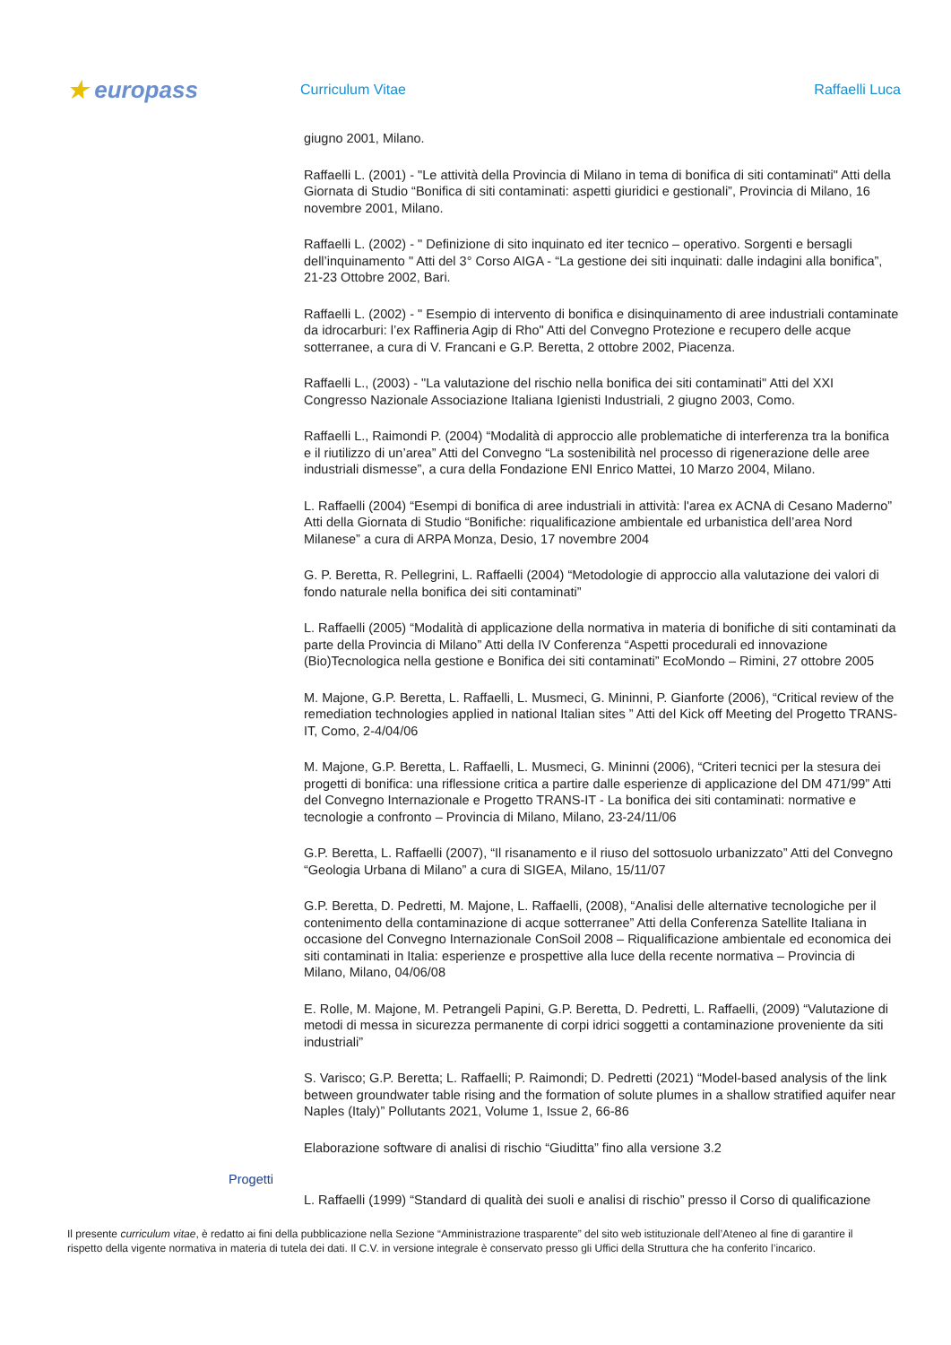★ europass
Curriculum Vitae Raffaelli Luca
giugno 2001, Milano.
Raffaelli L. (2001) - "Le attività della Provincia di Milano in tema di bonifica di siti contaminati" Atti della Giornata di Studio “Bonifica di siti contaminati: aspetti giuridici e gestionali”, Provincia di Milano, 16 novembre 2001, Milano.
Raffaelli L. (2002) - " Definizione di sito inquinato ed iter tecnico – operativo. Sorgenti e bersagli dell’inquinamento " Atti del 3° Corso AIGA - “La gestione dei siti inquinati: dalle indagini alla bonifica”, 21-23 Ottobre 2002, Bari.
Raffaelli L. (2002) - " Esempio di intervento di bonifica e disinquinamento di aree industriali contaminate da idrocarburi: l’ex Raffineria Agip di Rho" Atti del Convegno Protezione e recupero delle acque sotterranee, a cura di V. Francani e G.P. Beretta, 2 ottobre 2002, Piacenza.
Raffaelli L., (2003) - "La valutazione del rischio nella bonifica dei siti contaminati" Atti del XXI Congresso Nazionale Associazione Italiana Igienisti Industriali, 2 giugno 2003, Como.
Raffaelli L., Raimondi P. (2004) “Modalità di approccio alle problematiche di interferenza tra la bonifica e il riutilizzo di un’area” Atti del Convegno “La sostenibilità nel processo di rigenerazione delle aree industriali dismesse”, a cura della Fondazione ENI Enrico Mattei, 10 Marzo 2004, Milano.
L. Raffaelli (2004) “Esempi di bonifica di aree industriali in attività: l'area ex ACNA di Cesano Maderno” Atti della Giornata di Studio “Bonifiche: riqualificazione ambientale ed urbanistica dell’area Nord Milanese” a cura di ARPA Monza, Desio, 17 novembre 2004
G. P. Beretta, R. Pellegrini, L. Raffaelli (2004) “Metodologie di approccio alla valutazione dei valori di fondo naturale nella bonifica dei siti contaminati”
L. Raffaelli (2005) “Modalità di applicazione della normativa in materia di bonifiche di siti contaminati da parte della Provincia di Milano” Atti della IV Conferenza “Aspetti procedurali ed innovazione (Bio)Tecnologica nella gestione e Bonifica dei siti contaminati” EcoMondo – Rimini, 27 ottobre 2005
M. Majone, G.P. Beretta, L. Raffaelli, L. Musmeci, G. Mininni, P. Gianforte (2006), “Critical review of the remediation technologies applied in national Italian sites ” Atti del Kick off Meeting del Progetto TRANS-IT, Como, 2-4/04/06
M. Majone, G.P. Beretta, L. Raffaelli, L. Musmeci, G. Mininni (2006), “Criteri tecnici per la stesura dei progetti di bonifica: una riflessione critica a partire dalle esperienze di applicazione del DM 471/99” Atti del Convegno Internazionale e Progetto TRANS-IT - La bonifica dei siti contaminati: normative e tecnologie a confronto – Provincia di Milano, Milano, 23-24/11/06
G.P. Beretta, L. Raffaelli (2007), “Il risanamento e il riuso del sottosuolo urbanizzato” Atti del Convegno “Geologia Urbana di Milano” a cura di SIGEA, Milano, 15/11/07
G.P. Beretta, D. Pedretti, M. Majone, L. Raffaelli, (2008), “Analisi delle alternative tecnologiche per il contenimento della contaminazione di acque sotterranee” Atti della Conferenza Satellite Italiana in occasione del Convegno Internazionale ConSoil 2008 – Riqualificazione ambientale ed economica dei siti contaminati in Italia: esperienze e prospettive alla luce della recente normativa – Provincia di Milano, Milano, 04/06/08
E. Rolle, M. Majone, M. Petrangeli Papini, G.P. Beretta, D. Pedretti, L. Raffaelli, (2009) “Valutazione di metodi di messa in sicurezza permanente di corpi idrici soggetti a contaminazione proveniente da siti industriali”
S. Varisco; G.P. Beretta; L. Raffaelli; P. Raimondi; D. Pedretti (2021) “Model-based analysis of the link between groundwater table rising and the formation of solute plumes in a shallow stratified aquifer near Naples (Italy)” Pollutants 2021, Volume 1, Issue 2, 66-86
Elaborazione software di analisi di rischio “Giuditta” fino alla versione 3.2
Progetti
L. Raffaelli (1999) “Standard di qualità dei suoli e analisi di rischio” presso il Corso di qualificazione
Il presente curriculum vitae, è redatto ai fini della pubblicazione nella Sezione “Amministrazione trasparente” del sito web istituzionale dell’Ateneo al fine di garantire il rispetto della vigente normativa in materia di tutela dei dati. Il C.V. in versione integrale è conservato presso gli Uffici della Struttura che ha conferito l’incarico.